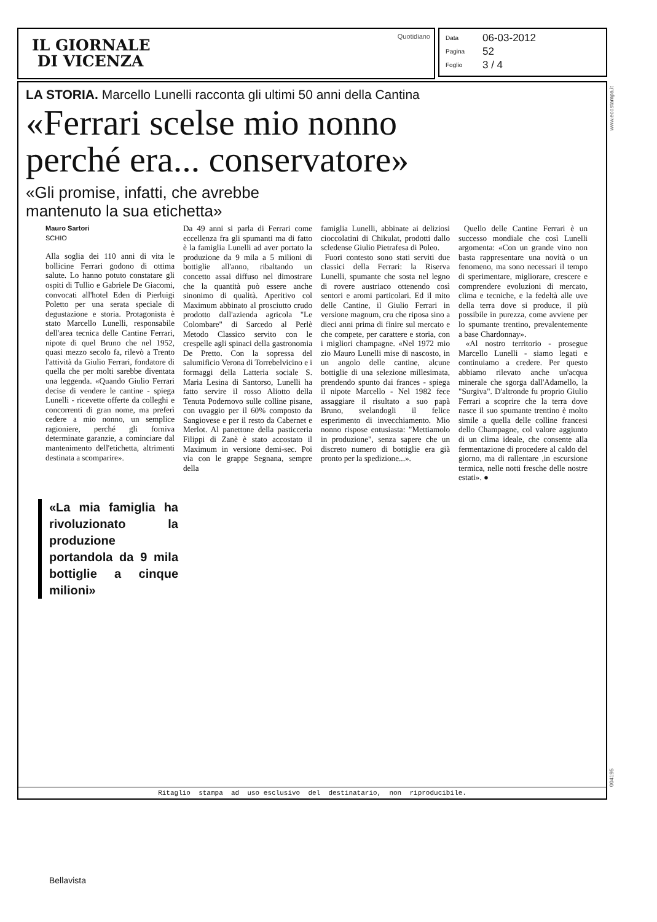IL GIORNALE
DI VICENZA
Quotidiano
Data 06-03-2012
Pagina 52
Foglio 3 / 4
www.ecostampa.it
LA STORIA. Marcello Lunelli racconta gli ultimi 50 anni della Cantina
«Ferrari scelse mio nonno
perché era... conservatore»
«Gli promise, infatti, che avrebbe
mantenuto la sua etichetta»
Mauro Sartori
SCHIO
Alla soglia dei 110 anni di vita le bollicine Ferrari godono di ottima salute. Lo hanno potuto constatare gli ospiti di Tullio e Gabriele De Giacomi, convocati all'hotel Eden di Pierluigi Poletto per una serata speciale di degustazione e storia. Protagonista è stato Marcello Lunelli, responsabile dell'area tecnica delle Cantine Ferrari, nipote di quel Bruno che nel 1952, quasi mezzo secolo fa, rilevò a Trento l'attività da Giulio Ferrari, fondatore di quella che per molti sarebbe diventata una leggenda. «Quando Giulio Ferrari decise di vendere le cantine - spiega Lunelli - ricevette offerte da colleghi e concorrenti di gran nome, ma preferì cedere a mio nonno, un semplice ragioniere, perché gli forniva determinate garanzie, a cominciare dal mantenimento dell'etichetta, altrimenti destinata a scomparire».
«La mia famiglia ha rivoluzionato la produzione portandola da 9 mila bottiglie a cinque milioni»
Da 49 anni si parla di Ferrari come eccellenza fra gli spumanti ma di fatto è la famiglia Lunelli ad aver portato la produzione da 9 mila a 5 milioni di bottiglie all'anno, ribaltando un concetto assai diffuso nel dimostrare che la quantità può essere anche sinonimo di qualità. Aperitivo col Maximum abbinato al prosciutto crudo prodotto dall'azienda agricola "Le Colombare" di Sarcedo al Perlè Metodo Classico servito con le crespelle agli spinaci della gastronomia De Pretto. Con la sopressa del salumificio Verona di Torrebelvicino e i formaggi della Latteria sociale S. Maria Lesina di Santorso, Lunelli ha fatto servire il rosso Aliotto della Tenuta Podernovo sulle colline pisane, con uvaggio per il 60% composto da Sangiovese e per il resto da Cabernet e Merlot. Al panettone della pasticceria Filippi di Zanè è stato accostato il Maximum in versione demi-sec. Poi via con le grappe Segnana, sempre della
famiglia Lunelli, abbinate ai deliziosi cioccolatini di Chikulat, prodotti dallo scledense Giulio Pietrafesa di Poleo.
Fuori contesto sono stati serviti due classici della Ferrari: la Riserva Lunelli, spumante che sosta nel legno di rovere austriaco ottenendo così sentori e aromi particolari. Ed il mito delle Cantine, il Giulio Ferrari in versione magnum, cru che riposa sino a dieci anni prima di finire sul mercato e che compete, per carattere e storia, con i migliori champagne. «Nel 1972 mio zio Mauro Lunelli mise di nascosto, in un angolo delle cantine, alcune bottiglie di una selezione millesimata, prendendo spunto dai frances - spiega il nipote Marcello - Nel 1982 fece assaggiare il risultato a suo papà Bruno, svelandogli il felice esperimento di invecchiamento. Mio nonno rispose entusiasta: "Mettiamolo in produzione", senza sapere che un discreto numero di bottiglie era già pronto per la spedizione...».
Quello delle Cantine Ferrari è un successo mondiale che così Lunelli argomenta: «Con un grande vino non basta rappresentare una novità o un fenomeno, ma sono necessari il tempo di sperimentare, migliorare, crescere e comprendere evoluzioni di mercato, clima e tecniche, e la fedeltà alle uve della terra dove si produce, il più possibile in purezza, come avviene per lo spumante trentino, prevalentemente a base Chardonnay».
«Al nostro territorio - prosegue Marcello Lunelli - siamo legati e continuiamo a credere. Per questo abbiamo rilevato anche un'acqua minerale che sgorga dall'Adamello, la "Surgiva". D'altronde fu proprio Giulio Ferrari a scoprire che la terra dove nasce il suo spumante trentino è molto simile a quella delle colline francesi dello Champagne, col valore aggiunto di un clima ideale, che consente alla fermentazione di procedere al caldo del giorno, ma di rallentare ,in escursione termica, nelle notti fresche delle nostre estati». ●
Ritaglio stampa ad uso esclusivo del destinatario, non riproducibile.
004195
Bellavista